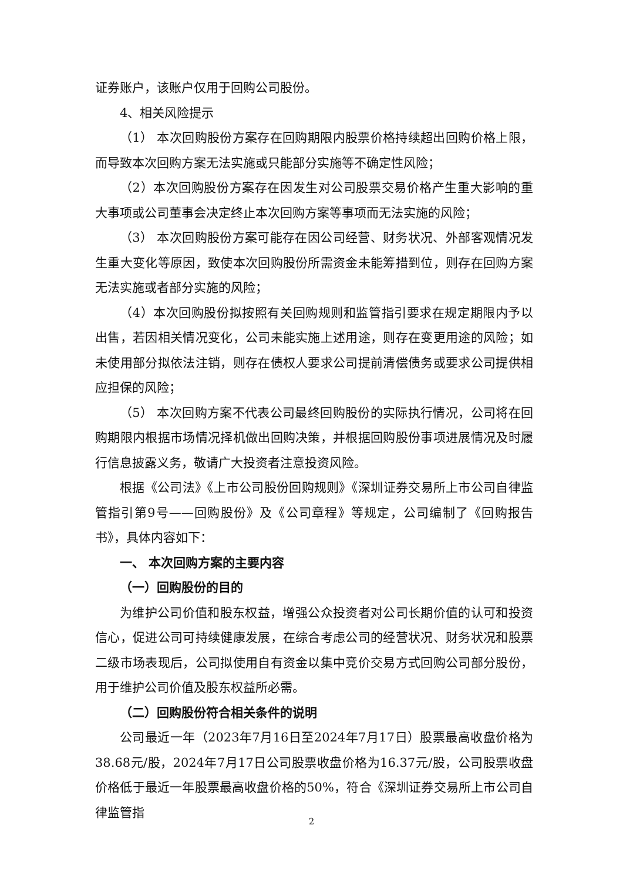证券账户，该账户仅用于回购公司股份。
4、相关风险提示
（1） 本次回购股份方案存在回购期限内股票价格持续超出回购价格上限，而导致本次回购方案无法实施或只能部分实施等不确定性风险；
（2）本次回购股份方案存在因发生对公司股票交易价格产生重大影响的重大事项或公司董事会决定终止本次回购方案等事项而无法实施的风险；
（3） 本次回购股份方案可能存在因公司经营、财务状况、外部客观情况发生重大变化等原因，致使本次回购股份所需资金未能筹措到位，则存在回购方案无法实施或者部分实施的风险；
（4）本次回购股份拟按照有关回购规则和监管指引要求在规定期限内予以出售，若因相关情况变化，公司未能实施上述用途，则存在变更用途的风险；如未使用部分拟依法注销，则存在债权人要求公司提前清偿债务或要求公司提供相应担保的风险；
（5） 本次回购方案不代表公司最终回购股份的实际执行情况，公司将在回购期限内根据市场情况择机做出回购决策，并根据回购股份事项进展情况及时履行信息披露义务，敬请广大投资者注意投资风险。
根据《公司法》《上市公司股份回购规则》《深圳证券交易所上市公司自律监管指引第9号——回购股份》及《公司章程》等规定，公司编制了《回购报告书》，具体内容如下：
一、 本次回购方案的主要内容
（一）回购股份的目的
为维护公司价值和股东权益，增强公众投资者对公司长期价值的认可和投资信心，促进公司可持续健康发展，在综合考虑公司的经营状况、财务状况和股票二级市场表现后，公司拟使用自有资金以集中竞价交易方式回购公司部分股份，用于维护公司价值及股东权益所必需。
（二）回购股份符合相关条件的说明
公司最近一年（2023年7月16日至2024年7月17日）股票最高收盘价格为38.68元/股，2024年7月17日公司股票收盘价格为16.37元/股，公司股票收盘价格低于最近一年股票最高收盘价格的50%，符合《深圳证券交易所上市公司自律监管指
2